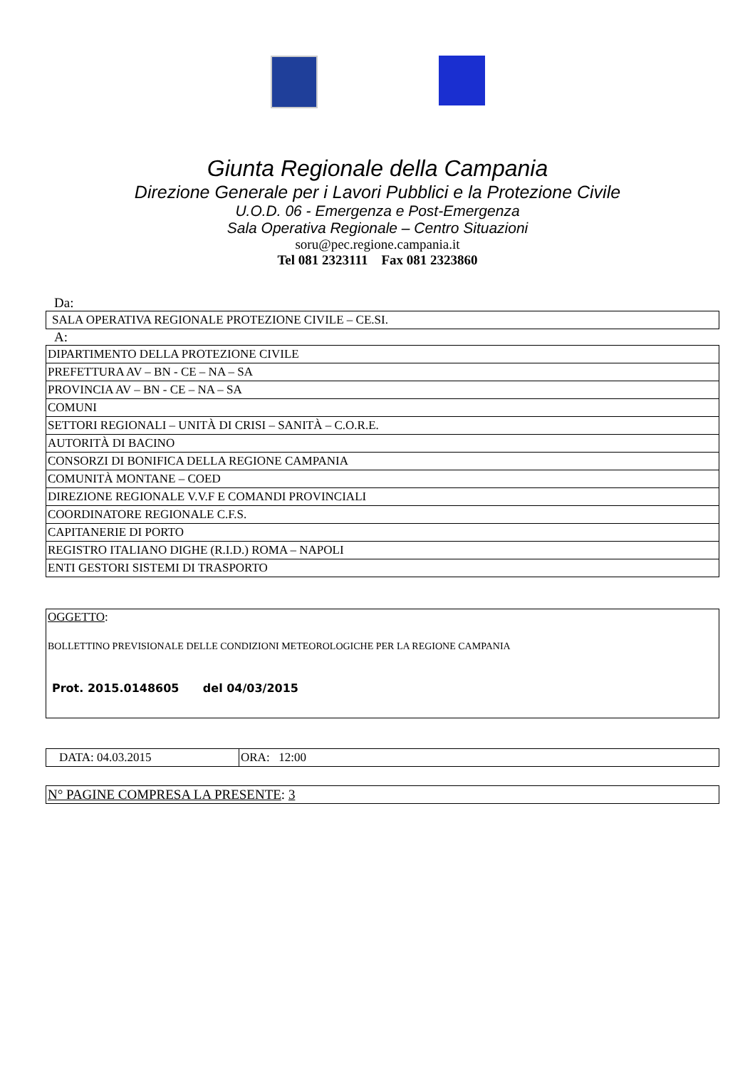Giunta Regionale della Campania
Direzione Generale per i Lavori Pubblici e la Protezione Civile
U.O.D. 06 - Emergenza e Post-Emergenza
Sala Operativa Regionale – Centro Situazioni
soru@pec.regione.campania.it
Tel 081 2323111 Fax 081 2323860
Da:
| SALA OPERATIVA REGIONALE PROTEZIONE CIVILE – CE.SI. |
A:
| DIPARTIMENTO DELLA PROTEZIONE CIVILE |
| PREFETTURA AV – BN - CE – NA – SA |
| PROVINCIA AV – BN - CE – NA – SA |
| COMUNI |
| SETTORI REGIONALI – UNITÀ DI CRISI – SANITÀ – C.O.R.E. |
| AUTORITÀ DI BACINO |
| CONSORZI DI BONIFICA DELLA REGIONE CAMPANIA |
| COMUNITÀ MONTANE – COED |
| DIREZIONE REGIONALE V.V.F E COMANDI PROVINCIALI |
| COORDINATORE REGIONALE C.F.S. |
| CAPITANERIE DI PORTO |
| REGISTRO ITALIANO DIGHE (R.I.D.) ROMA – NAPOLI |
| ENTI GESTORI SISTEMI DI TRASPORTO |
| OGGETTO : BOLLETTINO PREVISIONALE DELLE CONDIZIONI METEOROLOGICHE PER LA REGIONE CAMPANIA Prot. 2015.0148605 del 04/03/2015 |
| DATA: 04.03.2015 | ORA: 12:00 |
| N° PAGINE COMPRESA LA PRESENTE : 3 |